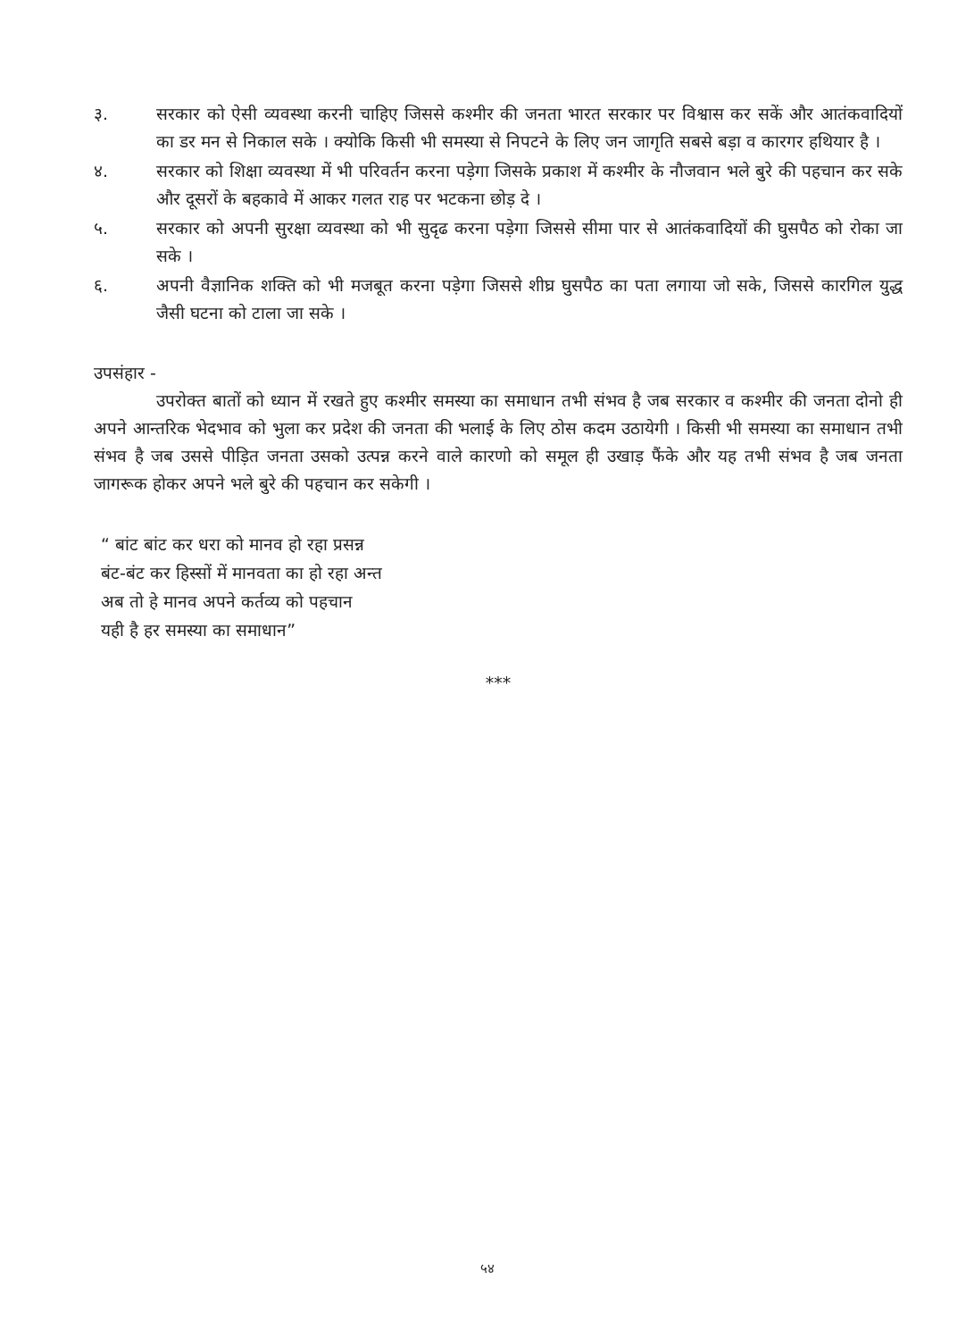३. सरकार को ऐसी व्यवस्था करनी चाहिए जिससे कश्मीर की जनता भारत सरकार पर विश्वास कर सकें और आतंकवादियों का डर मन से निकाल सके । क्योकि किसी भी समस्या से निपटने के लिए जन जागृति सबसे बड़ा व कारगर हथियार है ।
४. सरकार को शिक्षा व्यवस्था में भी परिवर्तन करना पड़ेगा जिसके प्रकाश में कश्मीर के नौजवान भले बुरे की पहचान कर सके और दूसरों के बहकावे में आकर गलत राह पर भटकना छोड़ दे ।
५. सरकार को अपनी सुरक्षा व्यवस्था को भी सुदृढ करना पड़ेगा जिससे सीमा पार से आतंकवादियों की घुसपैठ को रोका जा सके ।
६. अपनी वैज्ञानिक शक्ति को भी मजबूत करना पड़ेगा जिससे शीघ्र घुसपैठ का पता लगाया जो सके, जिससे कारगिल युद्ध जैसी घटना को टाला जा सके ।
उपसंहार -
उपरोक्त बातों को ध्यान में रखते हुए कश्मीर समस्या का समाधान तभी संभव है जब सरकार व कश्मीर की जनता दोनो ही अपने आन्तरिक भेदभाव को भुला कर प्रदेश की जनता की भलाई के लिए ठोस कदम उठायेगी । किसी भी समस्या का समाधान तभी संभव है जब उससे पीड़ित जनता उसको उत्पन्न करने वाले कारणो को समूल ही उखाड़ फैंके और यह तभी संभव है जब जनता जागरूक होकर अपने भले बुरे की पहचान कर सकेगी ।
“ बांट बांट कर धरा को मानव हो रहा प्रसन्न
बंट-बंट कर हिस्सों में मानवता का हो रहा अन्त
अब तो हे मानव अपने कर्तव्य को पहचान
यही है हर समस्या का समाधान”
***
५४